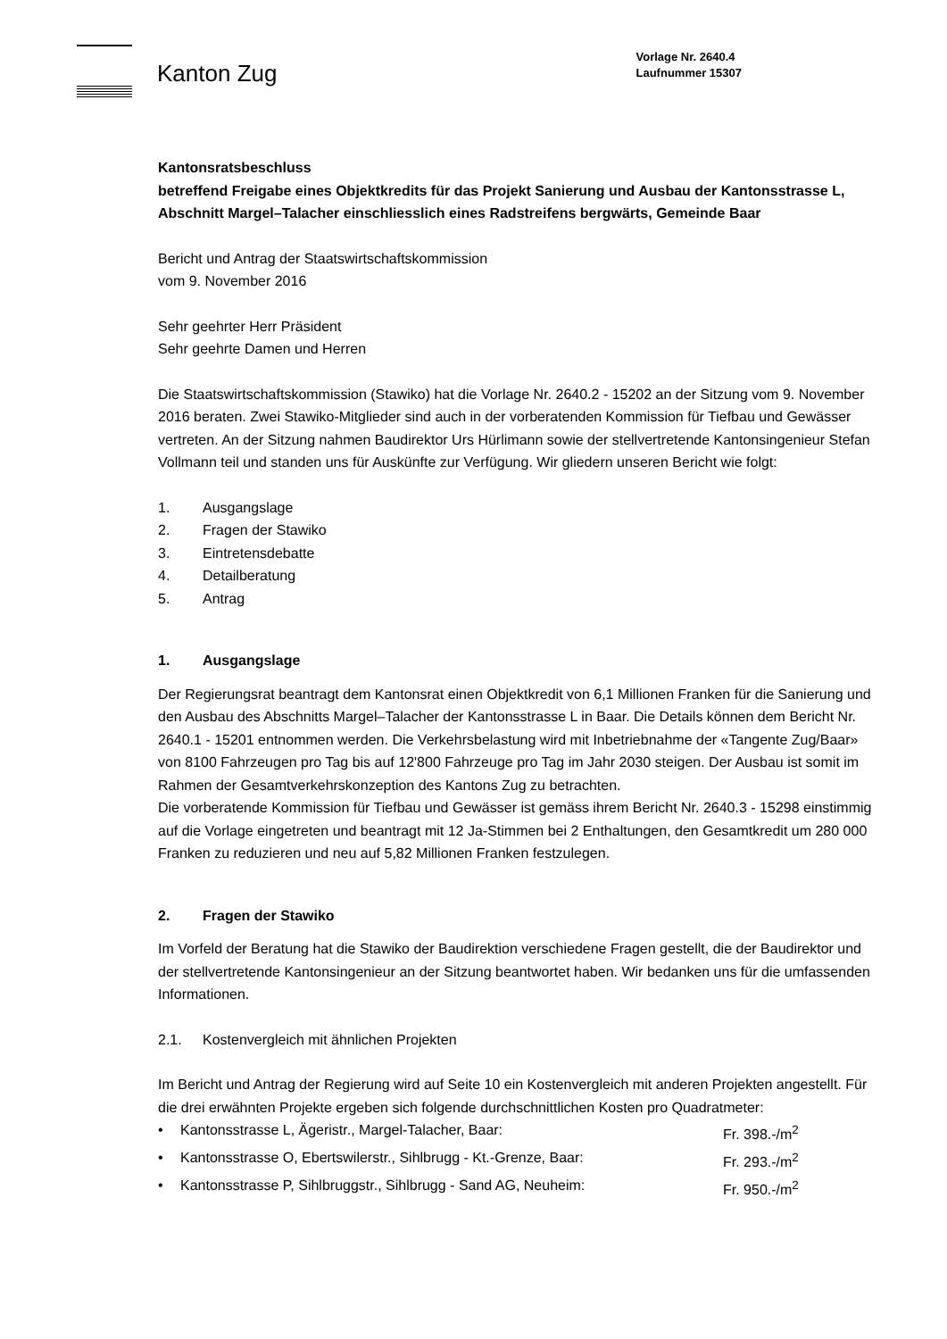Kanton Zug
Vorlage Nr. 2640.4
Laufnummer 15307
Kantonsratsbeschluss
betreffend Freigabe eines Objektkredits für das Projekt Sanierung und Ausbau der Kantonsstrasse L, Abschnitt Margel–Talacher einschliesslich eines Radstreifens bergwärts, Gemeinde Baar
Bericht und Antrag der Staatswirtschaftskommission
vom 9. November 2016
Sehr geehrter Herr Präsident
Sehr geehrte Damen und Herren
Die Staatswirtschaftskommission (Stawiko) hat die Vorlage Nr. 2640.2 - 15202 an der Sitzung vom 9. November 2016 beraten. Zwei Stawiko-Mitglieder sind auch in der vorberatenden Kommission für Tiefbau und Gewässer vertreten. An der Sitzung nahmen Baudirektor Urs Hürlimann sowie der stellvertretende Kantonsingenieur Stefan Vollmann teil und standen uns für Auskünfte zur Verfügung. Wir gliedern unseren Bericht wie folgt:
1. Ausgangslage
2. Fragen der Stawiko
3. Eintretensdebatte
4. Detailberatung
5. Antrag
1. Ausgangslage
Der Regierungsrat beantragt dem Kantonsrat einen Objektkredit von 6,1 Millionen Franken für die Sanierung und den Ausbau des Abschnitts Margel–Talacher der Kantonsstrasse L in Baar. Die Details können dem Bericht Nr. 2640.1 - 15201 entnommen werden. Die Verkehrsbelastung wird mit Inbetriebnahme der «Tangente Zug/Baar» von 8100 Fahrzeugen pro Tag bis auf 12'800 Fahrzeuge pro Tag im Jahr 2030 steigen. Der Ausbau ist somit im Rahmen der Gesamtverkehrskonzeption des Kantons Zug zu betrachten.
Die vorberatende Kommission für Tiefbau und Gewässer ist gemäss ihrem Bericht Nr. 2640.3 - 15298 einstimmig auf die Vorlage eingetreten und beantragt mit 12 Ja-Stimmen bei 2 Enthaltungen, den Gesamtkredit um 280 000 Franken zu reduzieren und neu auf 5,82 Millionen Franken festzulegen.
2. Fragen der Stawiko
Im Vorfeld der Beratung hat die Stawiko der Baudirektion verschiedene Fragen gestellt, die der Baudirektor und der stellvertretende Kantonsingenieur an der Sitzung beantwortet haben. Wir bedanken uns für die umfassenden Informationen.
2.1. Kostenvergleich mit ähnlichen Projekten
Im Bericht und Antrag der Regierung wird auf Seite 10 ein Kostenvergleich mit anderen Projekten angestellt. Für die drei erwähnten Projekte ergeben sich folgende durchschnittlichen Kosten pro Quadratmeter:
• Kantonsstrasse L, Ägeristr., Margel-Talacher, Baar: Fr. 398.-/m<sup>2</sup>
• Kantonsstrasse O, Ebertswilerstr., Sihlbrugg - Kt.-Grenze, Baar: Fr. 293.-/m<sup>2</sup>
• Kantonsstrasse P, Sihlbruggstr., Sihlbrugg - Sand AG, Neuheim: Fr. 950.-/m<sup>2</sup>